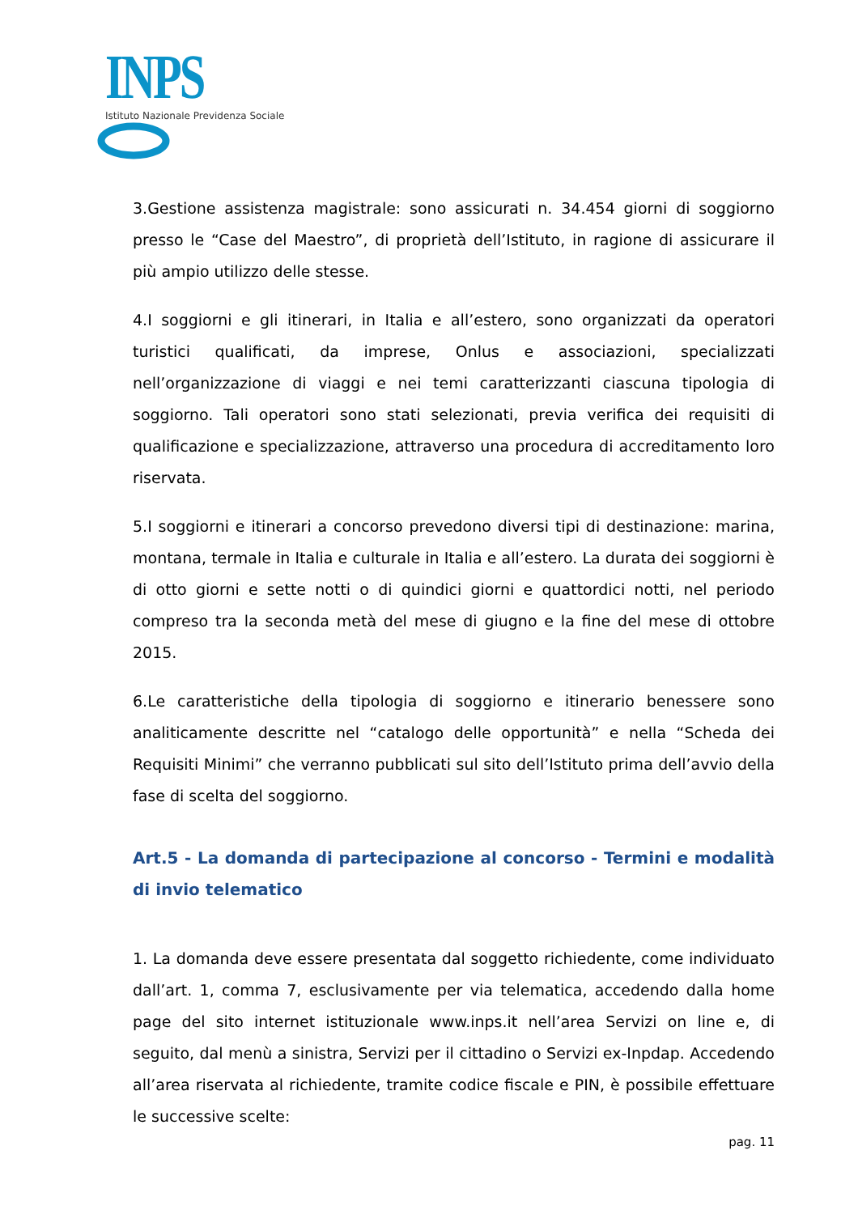INPS
Istituto Nazionale Previdenza Sociale
3.Gestione assistenza magistrale: sono assicurati n. 34.454 giorni di soggiorno presso le “Case del Maestro”, di proprietà dell’Istituto, in ragione di assicurare il più ampio utilizzo delle stesse.
4.I soggiorni e gli itinerari, in Italia e all’estero, sono organizzati da operatori turistici qualificati, da imprese, Onlus e associazioni, specializzati nell’organizzazione di viaggi e nei temi caratterizzanti ciascuna tipologia di soggiorno. Tali operatori sono stati selezionati, previa verifica dei requisiti di qualificazione e specializzazione, attraverso una procedura di accreditamento loro riservata.
5.I soggiorni e itinerari a concorso prevedono diversi tipi di destinazione: marina, montana, termale in Italia e culturale in Italia e all’estero. La durata dei soggiorni è di otto giorni e sette notti o di quindici giorni e quattordici notti, nel periodo compreso tra la seconda metà del mese di giugno e la fine del mese di ottobre 2015.
6.Le caratteristiche della tipologia di soggiorno e itinerario benessere sono analiticamente descritte nel “catalogo delle opportunità” e nella “Scheda dei Requisiti Minimi” che verranno pubblicati sul sito dell’Istituto prima dell’avvio della fase di scelta del soggiorno.
Art.5 - La domanda di partecipazione al concorso - Termini e modalità di invio telematico
1. La domanda deve essere presentata dal soggetto richiedente, come individuato dall’art. 1, comma 7, esclusivamente per via telematica, accedendo dalla home page del sito internet istituzionale www.inps.it nell’area Servizi on line e, di seguito, dal menù a sinistra, Servizi per il cittadino o Servizi ex-Inpdap. Accedendo all’area riservata al richiedente, tramite codice fiscale e PIN, è possibile effettuare le successive scelte:
pag. 11